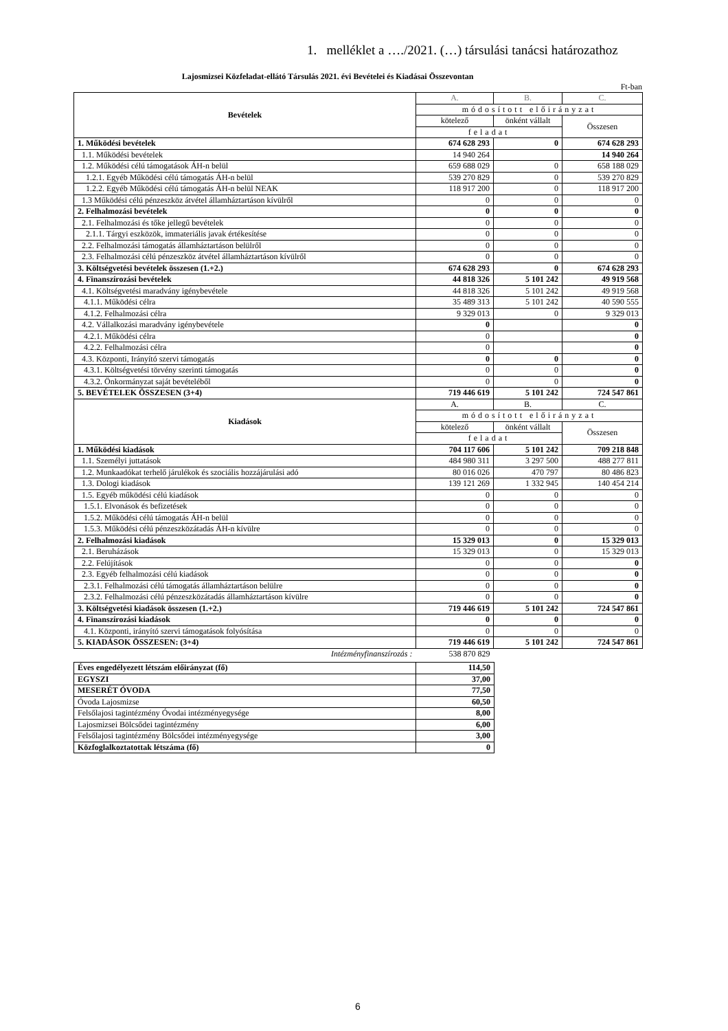1. melléklet a …./2021. (…) társulási tanácsi határozathoz
Lajosmizsei Közfeladat-ellátó Társulás 2021. évi Bevételei és Kiadásai Összevontan
Ft-ban
| Bevételek | A. | B. | C. |
| | módosított előirányzat | | |
| | kötelező | önként vállalt | Összesen |
| | feladat | | |
| 1. Működési bevételek | 674 628 293 | 0 | 674 628 293 |
| 1.1. Működési bevételek | 14 940 264 | | 14 940 264 |
| 1.2. Működési célú támogatások ÁH-n belül | 659 688 029 | 0 | 658 188 029 |
| 1.2.1. Egyéb Működési célú támogatás ÁH-n belül | 539 270 829 | 0 | 539 270 829 |
| 1.2.2. Egyéb Működési célú támogatás ÁH-n belül NEAK | 118 917 200 | 0 | 118 917 200 |
| 1.3 Működési célú pénzeszköz átvétel államháztartáson kívülről | 0 | 0 | 0 |
| 2. Felhalmozási bevételek | 0 | 0 | 0 |
| 2.1. Felhalmozási és tőke jellegű bevételek | 0 | 0 | 0 |
| 2.1.1. Tárgyi eszközök, immateriális javak értékesítése | 0 | 0 | 0 |
| 2.2. Felhalmozási támogatás államháztartáson belülről | 0 | 0 | 0 |
| 2.3. Felhalmozási célú pénzeszköz átvétel államháztartáson kívülről | 0 | 0 | 0 |
| 3. Költségvetési bevételek összesen (1.+2.) | 674 628 293 | 0 | 674 628 293 |
| 4. Finanszírozási bevételek | 44 818 326 | 5 101 242 | 49 919 568 |
| 4.1. Költségvetési maradvány igénybevétele | 44 818 326 | 5 101 242 | 49 919 568 |
| 4.1.1. Működési célra | 35 489 313 | 5 101 242 | 40 590 555 |
| 4.1.2. Felhalmozási célra | 9 329 013 | 0 | 9 329 013 |
| 4.2. Vállalkozási maradvány igénybevétele | 0 | | 0 |
| 4.2.1. Működési célra | 0 | | 0 |
| 4.2.2. Felhalmozási célra | 0 | | 0 |
| 4.3. Központi, Irányító szervi támogatás | 0 | 0 | 0 |
| 4.3.1. Költségvetési törvény szerinti támogatás | 0 | 0 | 0 |
| 4.3.2. Önkormányzat saját bevételéből | 0 | 0 | 0 |
| 5. BEVÉTELEK ÖSSZESEN (3+4) | 719 446 619 | 5 101 242 | 724 547 861 |
| Kiadások | A. | B. | C. |
| | módosított előirányzat | | |
| | kötelező | önként vállalt | Összesen |
| | feladat | | |
| 1. Működési kiadások | 704 117 606 | 5 101 242 | 709 218 848 |
| 1.1. Személyi juttatások | 484 980 311 | 3 297 500 | 488 277 811 |
| 1.2. Munkaadókat terhelő járulékok és szociális hozzájárulási adó | 80 016 026 | 470 797 | 80 486 823 |
| 1.3. Dologi kiadások | 139 121 269 | 1 332 945 | 140 454 214 |
| 1.5. Egyéb működési célú kiadások | 0 | 0 | 0 |
| 1.5.1. Elvonások és befizetések | 0 | 0 | 0 |
| 1.5.2. Működési célú támogatás ÁH-n belül | 0 | 0 | 0 |
| 1.5.3. Működési célú pénzeszközátadás ÁH-n kívülre | 0 | 0 | 0 |
| 2. Felhalmozási kiadások | 15 329 013 | 0 | 15 329 013 |
| 2.1. Beruházások | 15 329 013 | 0 | 15 329 013 |
| 2.2. Felújítások | 0 | 0 | 0 |
| 2.3. Egyéb felhalmozási célú kiadások | 0 | 0 | 0 |
| 2.3.1. Felhalmozási célú támogatás államháztartáson belülre | 0 | 0 | 0 |
| 2.3.2. Felhalmozási célú pénzeszközátadás államháztartáson kívülre | 0 | 0 | 0 |
| 3. Költségvetési kiadások összesen (1.+2.) | 719 446 619 | 5 101 242 | 724 547 861 |
| 4. Finanszírozási kiadások | 0 | 0 | 0 |
| 4.1. Központi, irányító szervi támogatások folyósítása | 0 | 0 | 0 |
| 5. KIADÁSOK ÖSSZESEN: (3+4) | 719 446 619 | 5 101 242 | 724 547 861 |
| Intézményfinanszírozás : | 538 870 829 | | |
| Éves engedélyezett létszám előirányzat (fő) | 114,50 |
| EGYSZI | 37,00 |
| MESERÉT ÓVODA | 77,50 |
| Óvoda Lajosmizse | 60,50 |
| Felsőlajosi tagintézmény Óvodai intézményegysége | 8,00 |
| Lajosmizsei Bölcsődei tagintézmény | 6,00 |
| Felsőlajosi tagintézmény Bölcsődei intézményegysége | 3,00 |
| Közfoglalkoztatottak létszáma (fő) | 0 |
6